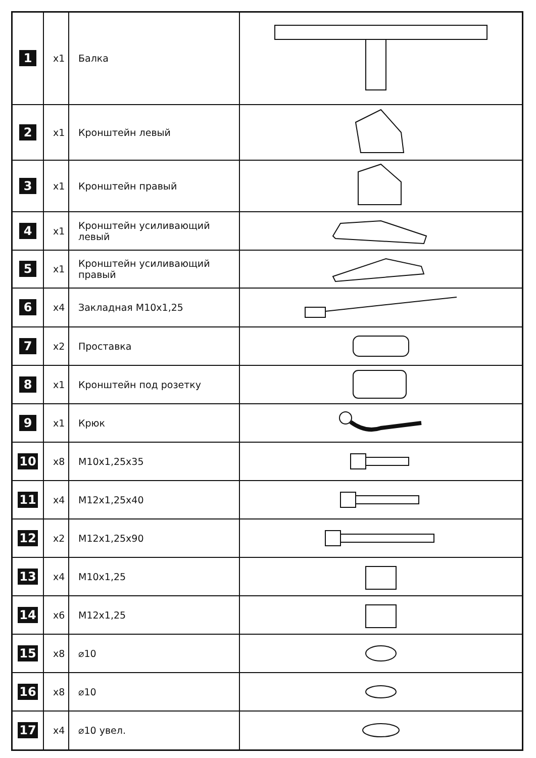| 1 | x1 | Балка | |
| 2 | x1 | Кронштейн левый | |
| 3 | x1 | Кронштейн правый | |
| 4 | x1 | Кронштейн усиливающий левый | |
| 5 | x1 | Кронштейн усиливающий правый | |
| 6 | x4 | Закладная M10x1,25 | |
| 7 | x2 | Проставка | |
| 8 | x1 | Кронштейн под розетку | |
| 9 | x1 | Крюк | |
| 10 | x8 | M10x1,25x35 | |
| 11 | x4 | M12x1,25x40 | |
| 12 | x2 | M12x1,25x90 | |
| 13 | x4 | M10x1,25 | |
| 14 | x6 | M12x1,25 | |
| 15 | x8 | ⌀10 | |
| 16 | x8 | ⌀10 | |
| 17 | x4 | ⌀10 увел. | |